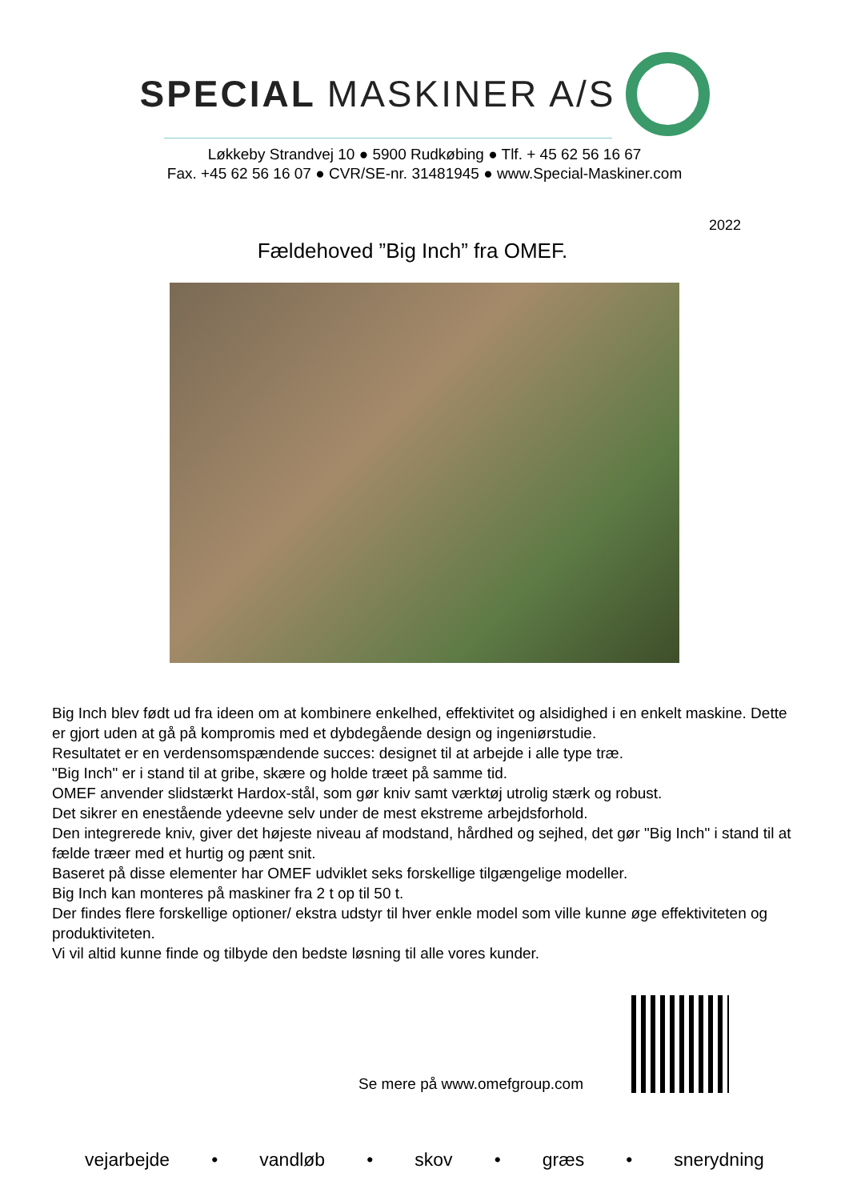SPECIAL MASKINER A/S
Løkkeby Strandvej 10 ● 5900 Rudkøbing ● Tlf. + 45 62 56 16 67
Fax. +45 62 56 16 07 ● CVR/SE-nr. 31481945 ● www.Special-Maskiner.com
2022
Fældehoved ”Big Inch” fra OMEF.
Big Inch blev født ud fra ideen om at kombinere enkelhed, effektivitet og alsidighed i en enkelt maskine. Dette er gjort uden at gå på kompromis med et dybdegående design og ingeniørstudie.
Resultatet er en verdensomspændende succes: designet til at arbejde i alle type træ.
"Big Inch" er i stand til at gribe, skære og holde træet på samme tid.
OMEF anvender slidstærkt Hardox-stål, som gør kniv samt værktøj utrolig stærk og robust.
Det sikrer en enestående ydeevne selv under de mest ekstreme arbejdsforhold.
Den integrerede kniv, giver det højeste niveau af modstand, hårdhed og sejhed, det gør "Big Inch" i stand til at fælde træer med et hurtig og pænt snit.
Baseret på disse elementer har OMEF udviklet seks forskellige tilgængelige modeller.
Big Inch kan monteres på maskiner fra 2 t op til 50 t.
Der findes flere forskellige optioner/ ekstra udstyr til hver enkle model som ville kunne øge effektiviteten og produktiviteten.
Vi vil altid kunne finde og tilbyde den bedste løsning til alle vores kunder.
Se mere på www.omefgroup.com
vejarbejde • vandløb • skov • græs • snerydning